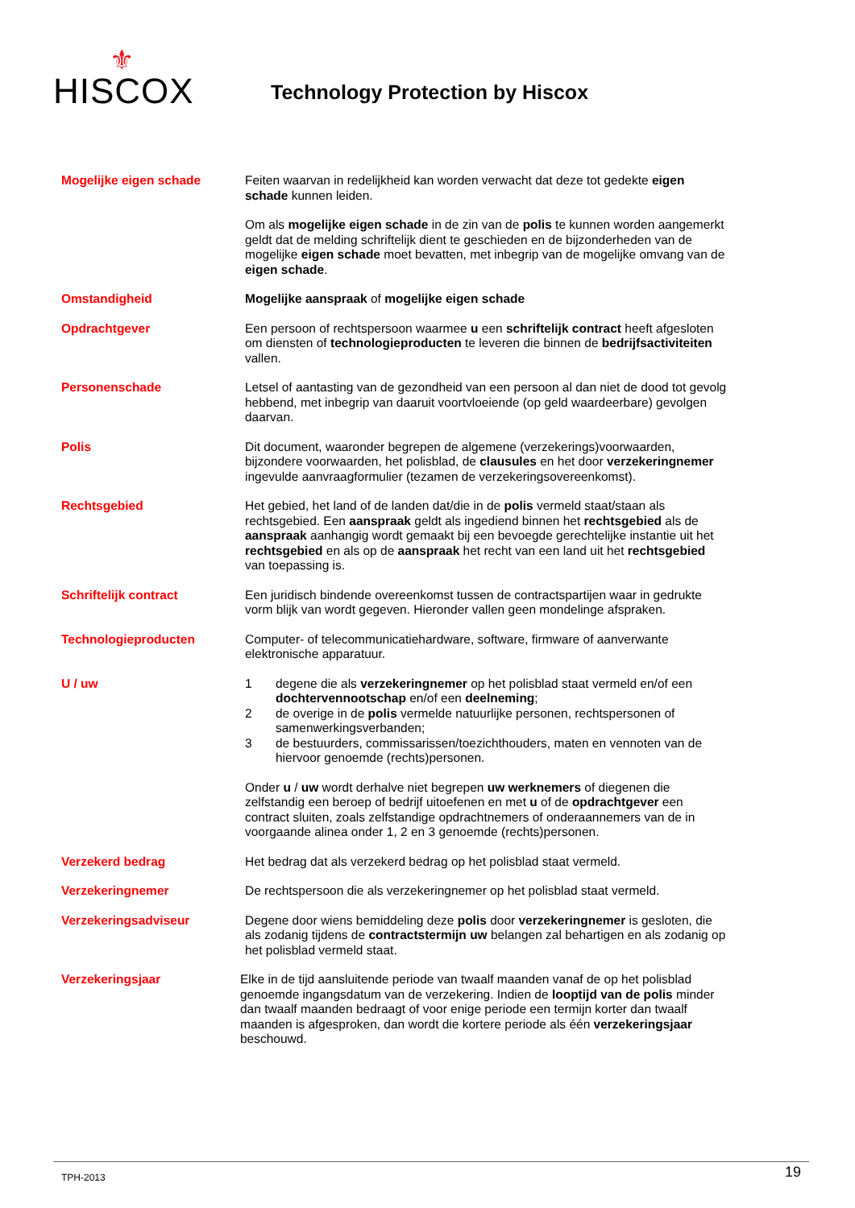⚜
HISCOX
Technology Protection by Hiscox
Mogelijke eigen schade Feiten waarvan in redelijkheid kan worden verwacht dat deze tot gedekte eigen schade kunnen leiden.
Om als mogelijke eigen schade in de zin van de polis te kunnen worden aangemerkt geldt dat de melding schriftelijk dient te geschieden en de bijzonderheden van de mogelijke eigen schade moet bevatten, met inbegrip van de mogelijke omvang van de eigen schade.
Omstandigheid Mogelijke aanspraak of mogelijke eigen schade
Opdrachtgever Een persoon of rechtspersoon waarmee u een schriftelijk contract heeft afgesloten om diensten of technologieproducten te leveren die binnen de bedrijfsactiviteiten vallen.
Personenschade Letsel of aantasting van de gezondheid van een persoon al dan niet de dood tot gevolg hebbend, met inbegrip van daaruit voortvloeiende (op geld waardeerbare) gevolgen daarvan.
Polis Dit document, waaronder begrepen de algemene (verzekerings)voorwaarden, bijzondere voorwaarden, het polisblad, de clausules en het door verzekeringnemer ingevulde aanvraagformulier (tezamen de verzekeringsovereenkomst).
Rechtsgebied Het gebied, het land of de landen dat/die in de polis vermeld staat/staan als rechtsgebied. Een aanspraak geldt als ingediend binnen het rechtsgebied als de aanspraak aanhangig wordt gemaakt bij een bevoegde gerechtelijke instantie uit het rechtsgebied en als op de aanspraak het recht van een land uit het rechtsgebied van toepassing is.
Schriftelijk contract Een juridisch bindende overeenkomst tussen de contractspartijen waar in gedrukte vorm blijk van wordt gegeven. Hieronder vallen geen mondelinge afspraken.
Technologieproducten Computer- of telecommunicatiehardware, software, firmware of aanverwante elektronische apparatuur.
U / uw 1 degene die als verzekeringnemer op het polisblad staat vermeld en/of een dochtervennootschap en/of een deelneming;
2 de overige in de polis vermelde natuurlijke personen, rechtspersonen of samenwerkingsverbanden;
3 de bestuurders, commissarissen/toezichthouders, maten en vennoten van de hiervoor genoemde (rechts)personen.
Onder u / uw wordt derhalve niet begrepen uw werknemers of diegenen die zelfstandig een beroep of bedrijf uitoefenen en met u of de opdrachtgever een contract sluiten, zoals zelfstandige opdrachtnemers of onderaannemers van de in voorgaande alinea onder 1, 2 en 3 genoemde (rechts)personen.
Verzekerd bedrag Het bedrag dat als verzekerd bedrag op het polisblad staat vermeld.
Verzekeringnemer De rechtspersoon die als verzekeringnemer op het polisblad staat vermeld.
Verzekeringsadviseur Degene door wiens bemiddeling deze polis door verzekeringnemer is gesloten, die als zodanig tijdens de contractstermijn uw belangen zal behartigen en als zodanig op het polisblad vermeld staat.
Verzekeringsjaar Elke in de tijd aansluitende periode van twaalf maanden vanaf de op het polisblad genoemde ingangsdatum van de verzekering. Indien de looptijd van de polis minder dan twaalf maanden bedraagt of voor enige periode een termijn korter dan twaalf maanden is afgesproken, dan wordt die kortere periode als één verzekeringsjaar beschouwd.
TPH-2013 19